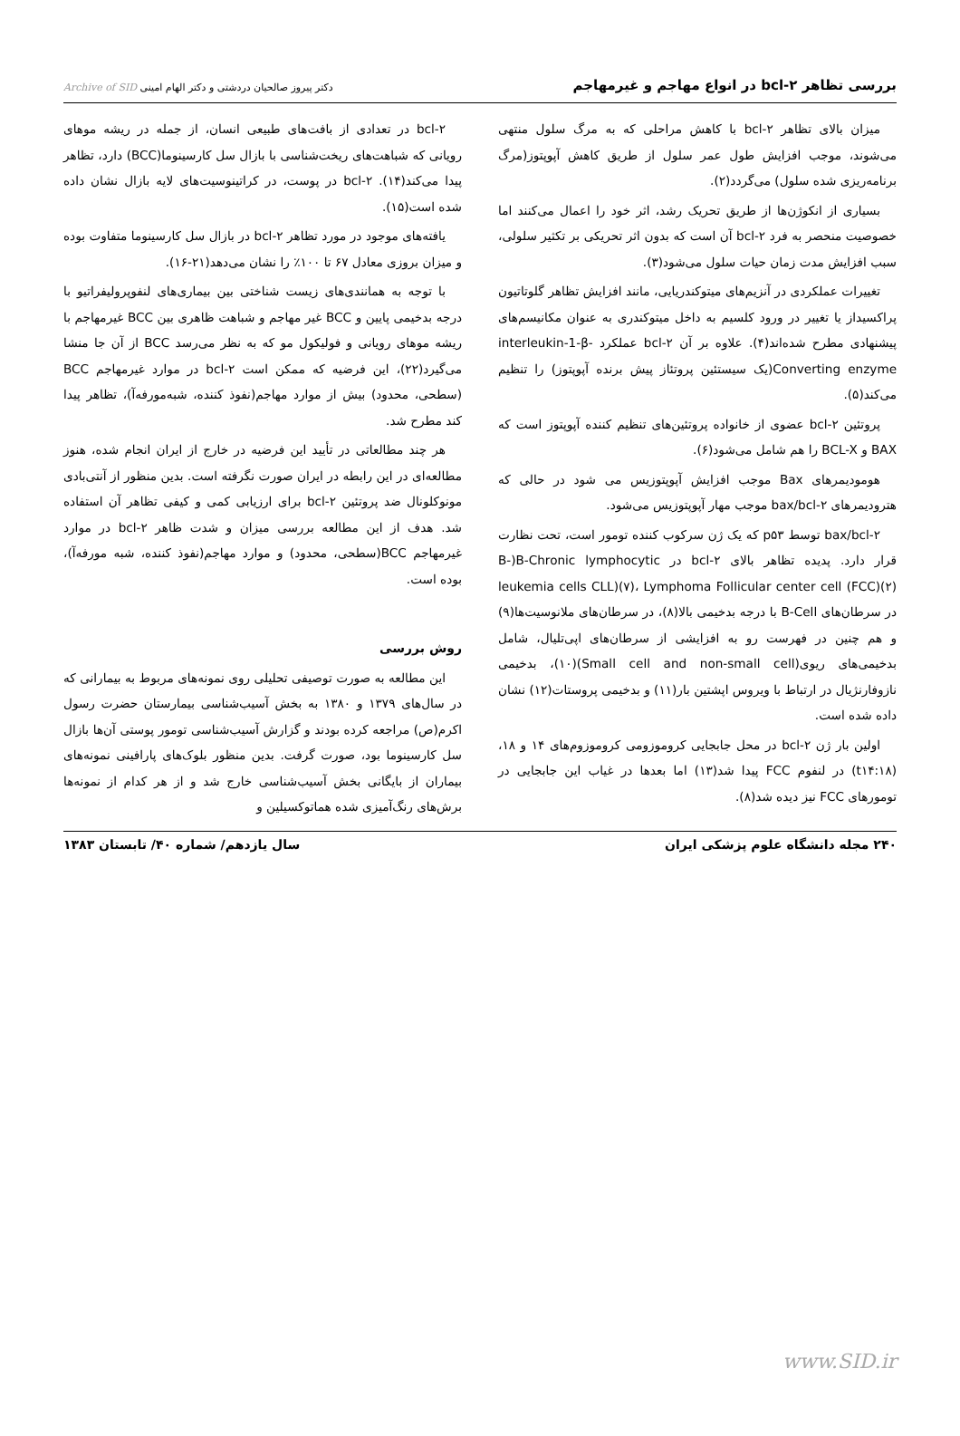بررسی تظاهر bcl-۲ در انواع مهاجم و غیرمهاجم دکتر پیروز صالحیان دردشتی و دکتر الهام امینی Archive of SID
میزان بالای تظاهر bcl-۲ با کاهش مراحلی که به مرگ سلول منتهی می‌شوند، موجب افزایش طول عمر سلول از طریق کاهش آپوپتوز(مرگ برنامه‌ریزی شده سلول) می‌گردد(۲).
بسیاری از انکوژن‌ها از طریق تحریک رشد، اثر خود را اعمال می‌کنند اما خصوصیت منحصر به فرد bcl-۲ آن است که بدون اثر تحریکی بر تکثیر سلولی، سبب افزایش مدت زمان حیات سلول می‌شود(۳).
تغییرات عملکردی در آنزیم‌های میتوکندریایی، مانند افزایش تظاهر گلوتاتیون پراکسیداز یا تغییر در ورود کلسیم به داخل میتوکندری به عنوان مکانیسم‌های پیشنهادی مطرح شده‌اند(۴). علاوه بر آن bcl-۲ عملکرد interleukin-1-β-Converting enzyme(یک سیستئین پروتئاز پیش برنده آپوپتوز) را تنظیم می‌کند(۵).
پروتئین bcl-۲ عضوی از خانواده پروتئین‌های تنظیم کننده آپوپتوز است که BAX و BCL-X را هم شامل می‌شود(۶).
هومودیمرهای Bax موجب افزایش آپوپتوزیس می شود در حالی که هترودیمرهای bax/bcl-۲ موجب مهار آپوپتوزیس می‌شود.
bax/bcl-۲ توسط p۵۳ که یک ژن سرکوب کننده تومور است، تحت نظارت قرار دارد. پدیده تظاهر بالای bcl-۲ در B-)B-Chronic lymphocytic leukemia cells CLL)(۷)، Lymphoma Follicular center cell (FCC)(۲) در سرطان‌های B-Cell با درجه بدخیمی بالا(۸)، در سرطان‌های ملانوسیت‌ها(۹) و هم چنین در فهرست رو به افزایشی از سرطان‌های اپی‌تلیال، شامل بدخیمی‌های ریوی(Small cell and non-small cell)(۱۰)، بدخیمی نازوفارنژیال در ارتباط با ویروس اپشتین بار(۱۱) و بدخیمی پروستات(۱۲) نشان داده شده است.
اولین بار ژن bcl-۲ در محل جابجایی کروموزومی کروموزوم‌های ۱۴ و ۱۸،(t۱۴:۱۸) در لنفوم FCC پیدا شد(۱۳) اما بعدها در غیاب این جابجایی در تومورهای FCC نیز دیده شد(۸).
bcl-۲ در تعدادی از بافت‌های طبیعی انسان، از جمله در ریشه موهای رویانی که شباهت‌های ریخت‌شناسی با بازال سل کارسینوما(BCC) دارد، تظاهر پیدا می‌کند(۱۴). bcl-۲ در پوست، در کراتینوسیت‌های لایه بازال نشان داده شده است(۱۵).
یافته‌های موجود در مورد تظاهر bcl-۲ در بازال سل کارسینوما متفاوت بوده و میزان بروزی معادل ۶۷ تا ۱۰۰٪ را نشان می‌دهد(۲۱-۱۶).
با توجه به همانندی‌های زیست شناختی بین بیماری‌های لنفوپرولیفراتیو با درجه بدخیمی پایین و BCC غیر مهاجم و شباهت ظاهری بین BCC غیرمهاجم با ریشه موهای رویانی و فولیکول مو که به نظر می‌رسد BCC از آن جا منشا می‌گیرد(۲۲)، این فرضیه که ممکن است bcl-۲ در موارد غیرمهاجم BCC (سطحی، محدود) بیش از موارد مهاجم(نفوذ کننده، شبه‌مورفه‌آ)، تظاهر پیدا کند مطرح شد.
هر چند مطالعاتی در تأیید این فرضیه در خارج از ایران انجام شده، هنوز مطالعه‌ای در این رابطه در ایران صورت نگرفته است. بدین منظور از آنتی‌بادی مونوکلونال ضد پروتئین bcl-۲ برای ارزیابی کمی و کیفی تظاهر آن استفاده شد. هدف از این مطالعه بررسی میزان و شدت ظاهر bcl-۲ در موارد غیرمهاجم BCC(سطحی، محدود) و موارد مهاجم(نفوذ کننده، شبه مورفه‌آ)، بوده است.
روش بررسی
این مطالعه به صورت توصیفی تحلیلی روی نمونه‌های مربوط به بیمارانی که در سال‌های ۱۳۷۹ و ۱۳۸۰ به بخش آسیب‌شناسی بیمارستان حضرت رسول اکرم(ص) مراجعه کرده بودند و گزارش آسیب‌شناسی تومور پوستی آن‌ها بازال سل کارسینوما بود، صورت گرفت. بدین منظور بلوک‌های پارافینی نمونه‌های بیماران از بایگانی بخش آسیب‌شناسی خارج شد و از هر کدام از نمونه‌ها برش‌های رنگ‌آمیزی شده هماتوکسیلین و
۲۴۰ مجله دانشگاه علوم پزشکی ایران سال یازدهم/ شماره ۴۰/ تابستان ۱۳۸۳
www.SID.ir